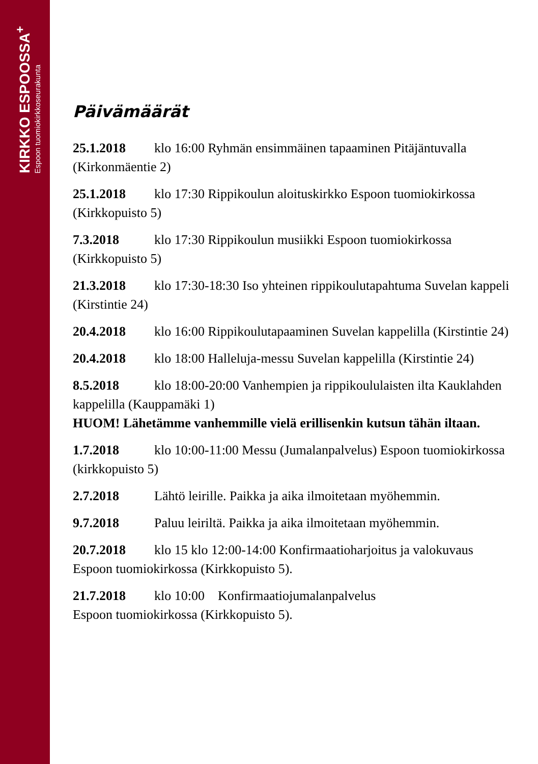KIRKKO ESPOOSSA<sup>+</sup>
Espoon tuomiokirkkoseurakunta
Päivämäärät
25.1.2018 klo 16:00 Ryhmän ensimmäinen tapaaminen Pitäjäntuvalla (Kirkonmäentie 2)
25.1.2018 klo 17:30 Rippikoulun aloituskirkko Espoon tuomiokirkossa (Kirkkopuisto 5)
7.3.2018 klo 17:30 Rippikoulun musiikki Espoon tuomiokirkossa (Kirkkopuisto 5)
21.3.2018 klo 17:30-18:30 Iso yhteinen rippikoulutapahtuma Suvelan kappeli (Kirstintie 24)
20.4.2018 klo 16:00 Rippikoulutapaaminen Suvelan kappelilla (Kirstintie 24)
20.4.2018 klo 18:00 Halleluja-messu Suvelan kappelilla (Kirstintie 24)
8.5.2018 klo 18:00-20:00 Vanhempien ja rippikoululaisten ilta Kauklahden kappelilla (Kauppamäki 1)
HUOM! Lähetämme vanhemmille vielä erillisenkin kutsun tähän iltaan.
1.7.2018 klo 10:00-11:00 Messu (Jumalanpalvelus) Espoon tuomiokirkossa (kirkkopuisto 5)
2.7.2018 Lähtö leirille. Paikka ja aika ilmoitetaan myöhemmin.
9.7.2018 Paluu leiriltä. Paikka ja aika ilmoitetaan myöhemmin.
20.7.2018 klo 15 klo 12:00-14:00 Konfirmaatioharjoitus ja valokuvaus Espoon tuomiokirkossa (Kirkkopuisto 5).
21.7.2018 klo 10:00 Konfirmaatiojumalanpalvelus
Espoon tuomiokirkossa (Kirkkopuisto 5).